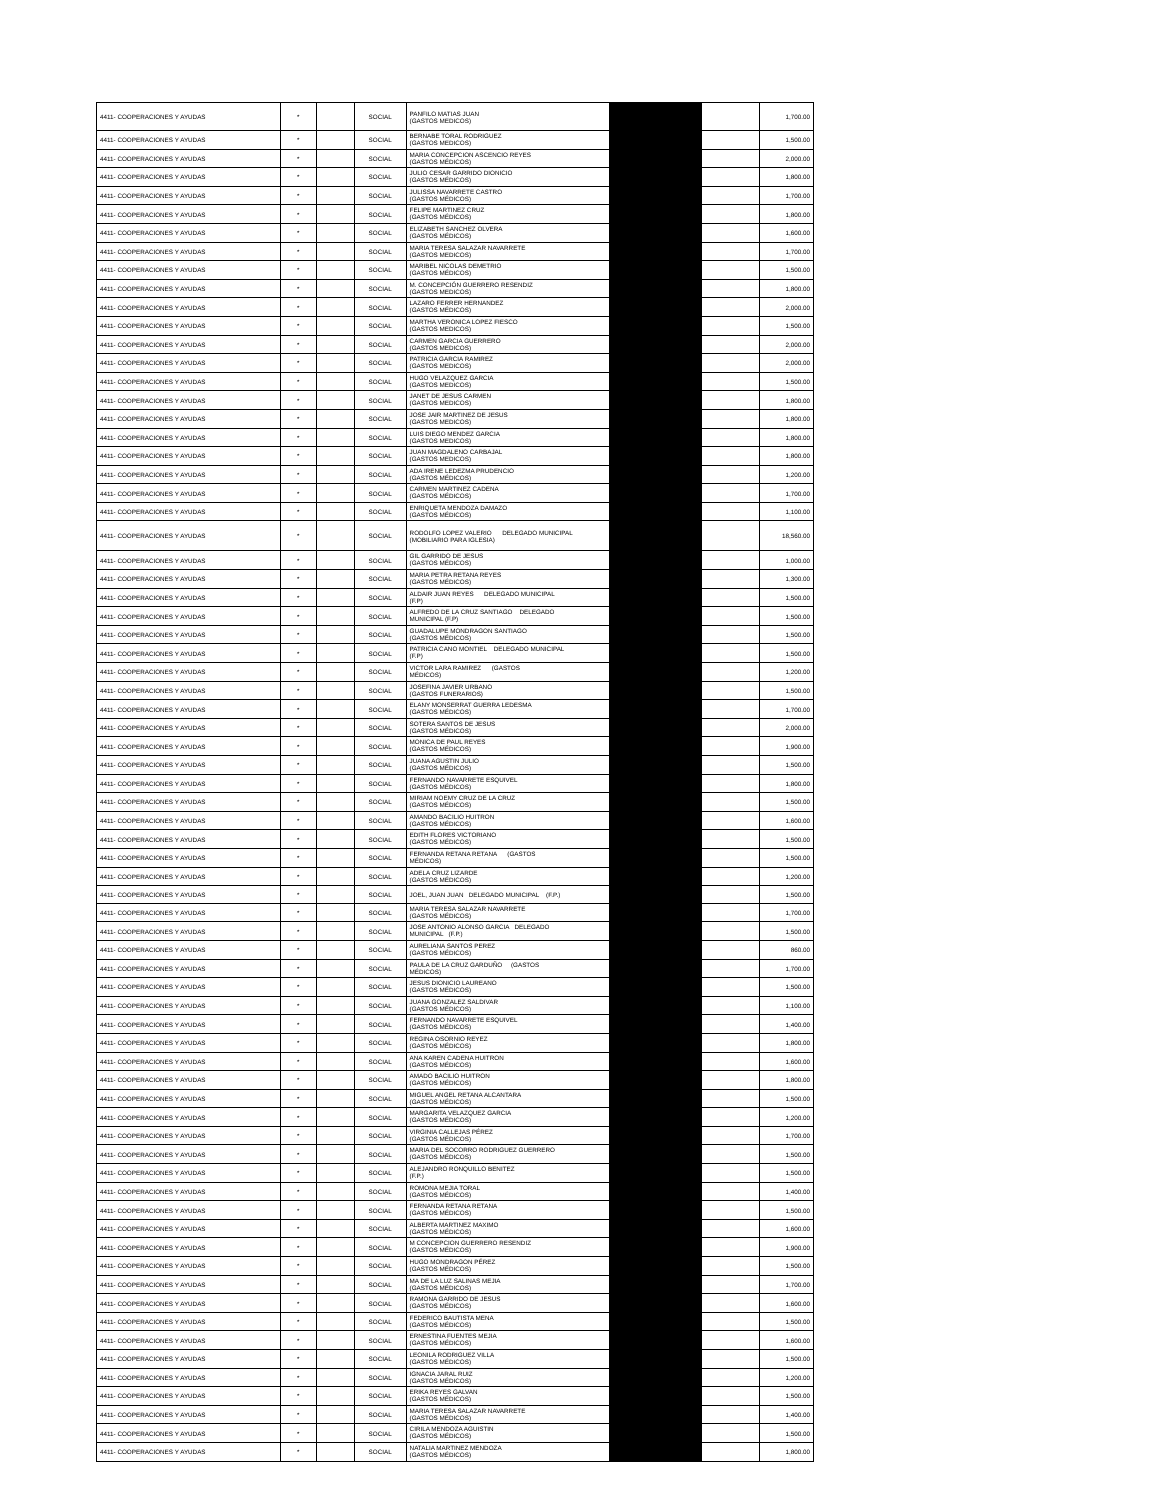| 4411- COOPERACIONES Y AYUDAS | * | | SOCIAL | PANFILO MATIAS JUAN (GASTOS MEDICOS) | | | 1,700.00 |
| 4411- COOPERACIONES Y AYUDAS | * | | SOCIAL | BERNABE TORAL RODRIGUEZ (GASTOS MEDICOS) | | | 1,500.00 |
| 4411- COOPERACIONES Y AYUDAS | * | | SOCIAL | MARIA CONCEPCION ASCENCIO REYES (GASTOS MÉDICOS) | | | 2,000.00 |
| 4411- COOPERACIONES Y AYUDAS | * | | SOCIAL | JULIO CESAR GARRIDO DIONICIO (GASTOS MÉDICOS) | | | 1,800.00 |
| 4411- COOPERACIONES Y AYUDAS | * | | SOCIAL | JULISSA NAVARRETE CASTRO (GASTOS MÉDICOS) | | | 1,700.00 |
| 4411- COOPERACIONES Y AYUDAS | * | | SOCIAL | FELIPE MARTINEZ CRUZ (GASTOS MÉDICOS) | | | 1,800.00 |
| 4411- COOPERACIONES Y AYUDAS | * | | SOCIAL | ELIZABETH SANCHEZ OLVERA (GASTOS MÉDICOS) | | | 1,600.00 |
| 4411- COOPERACIONES Y AYUDAS | * | | SOCIAL | MARIA TERESA SALAZAR NAVARRETE (GASTOS MEDICOS) | | | 1,700.00 |
| 4411- COOPERACIONES Y AYUDAS | * | | SOCIAL | MARIBEL NICOLAS DEMETRIO (GASTOS MÉDICOS) | | | 1,500.00 |
| 4411- COOPERACIONES Y AYUDAS | * | | SOCIAL | M. CONCEPCIÓN GUERRERO RESENDIZ (GASTOS MEDICOS) | | | 1,800.00 |
| 4411- COOPERACIONES Y AYUDAS | * | | SOCIAL | LAZARO FERRER HERNANDEZ (GASTOS MÉDICOS) | | | 2,000.00 |
| 4411- COOPERACIONES Y AYUDAS | * | | SOCIAL | MARTHA VERONICA LOPEZ FIESCO (GASTOS MEDICOS) | | | 1,500.00 |
| 4411- COOPERACIONES Y AYUDAS | * | | SOCIAL | CARMEN GARCIA GUERRERO (GASTOS MEDICOS) | | | 2,000.00 |
| 4411- COOPERACIONES Y AYUDAS | * | | SOCIAL | PATRICIA GARCIA RAMIREZ (GASTOS MEDICOS) | | | 2,000.00 |
| 4411- COOPERACIONES Y AYUDAS | * | | SOCIAL | HUGO VELAZQUEZ GARCIA (GASTOS MEDICOS) | | | 1,500.00 |
| 4411- COOPERACIONES Y AYUDAS | * | | SOCIAL | JANET DE JESUS CARMEN (GASTOS MEDICOS) | | | 1,800.00 |
| 4411- COOPERACIONES Y AYUDAS | * | | SOCIAL | JOSE JAIR MARTINEZ DE JESUS (GASTOS MEDICOS) | | | 1,800.00 |
| 4411- COOPERACIONES Y AYUDAS | * | | SOCIAL | LUIS DIEGO MENDEZ GARCIA (GASTOS MEDICOS) | | | 1,800.00 |
| 4411- COOPERACIONES Y AYUDAS | * | | SOCIAL | JUAN MAGDALENO CARBAJAL (GASTOS MEDICOS) | | | 1,800.00 |
| 4411- COOPERACIONES Y AYUDAS | * | | SOCIAL | ADA IRENE LEDEZMA PRUDENCIO (GASTOS MÉDICOS) | | | 1,200.00 |
| 4411- COOPERACIONES Y AYUDAS | * | | SOCIAL | CARMEN MARTINEZ CADENA (GASTOS MÉDICOS) | | | 1,700.00 |
| 4411- COOPERACIONES Y AYUDAS | * | | SOCIAL | ENRIQUETA MENDOZA DAMAZO (GASTOS MÉDICOS) | | | 1,100.00 |
| 4411- COOPERACIONES Y AYUDAS | * | | SOCIAL | RODOLFO LOPEZ VALERIO DELEGADO MUNICIPAL (MOBILIARIO PARA IGLESIA) | | | 18,560.00 |
| 4411- COOPERACIONES Y AYUDAS | * | | SOCIAL | GIL GARRIDO DE JESUS (GASTOS MÉDICOS) | | | 1,000.00 |
| 4411- COOPERACIONES Y AYUDAS | * | | SOCIAL | MARIA PETRA RETANA REYES (GASTOS MÉDICOS) | | | 1,300.00 |
| 4411- COOPERACIONES Y AYUDAS | * | | SOCIAL | ALDAIR JUAN REYES DELEGADO MUNICIPAL (F.P) | | | 1,500.00 |
| 4411- COOPERACIONES Y AYUDAS | * | | SOCIAL | ALFREDO DE LA CRUZ SANTIAGO DELEGADO MUNICIPAL (F.P) | | | 1,500.00 |
| 4411- COOPERACIONES Y AYUDAS | * | | SOCIAL | GUADALUPE MONDRAGON SANTIAGO (GASTOS MÉDICOS) | | | 1,500.00 |
| 4411- COOPERACIONES Y AYUDAS | * | | SOCIAL | PATRICIA CANO MONTIEL DELEGADO MUNICIPAL (F.P) | | | 1,500.00 |
| 4411- COOPERACIONES Y AYUDAS | * | | SOCIAL | VICTOR LARA RAMIREZ (GASTOS MÉDICOS) | | | 1,200.00 |
| 4411- COOPERACIONES Y AYUDAS | * | | SOCIAL | JOSEFINA JAVIER URBANO (GASTOS FUNERARIOS) | | | 1,500.00 |
| 4411- COOPERACIONES Y AYUDAS | * | | SOCIAL | ELANY MONSERRAT GUERRA LEDESMA (GASTOS MÉDICOS) | | | 1,700.00 |
| 4411- COOPERACIONES Y AYUDAS | * | | SOCIAL | SOTERA SANTOS DE JESUS (GASTOS MÉDICOS) | | | 2,000.00 |
| 4411- COOPERACIONES Y AYUDAS | * | | SOCIAL | MONICA DE PAUL REYES (GASTOS MÉDICOS) | | | 1,900.00 |
| 4411- COOPERACIONES Y AYUDAS | * | | SOCIAL | JUANA AGUSTIN JULIO (GASTOS MÉDICOS) | | | 1,500.00 |
| 4411- COOPERACIONES Y AYUDAS | * | | SOCIAL | FERNANDO NAVARRETE ESQUIVEL (GASTOS MÉDICOS) | | | 1,800.00 |
| 4411- COOPERACIONES Y AYUDAS | * | | SOCIAL | MIRIAM NOEMY CRUZ DE LA CRUZ (GASTOS MÉDICOS) | | | 1,500.00 |
| 4411- COOPERACIONES Y AYUDAS | * | | SOCIAL | AMANDO BACILIO HUITRON (GASTOS MÉDICOS) | | | 1,600.00 |
| 4411- COOPERACIONES Y AYUDAS | * | | SOCIAL | EDITH FLORES VICTORIANO (GASTOS MÉDICOS) | | | 1,500.00 |
| 4411- COOPERACIONES Y AYUDAS | * | | SOCIAL | FERNANDA RETANA RETANA (GASTOS MÉDICOS) | | | 1,500.00 |
| 4411- COOPERACIONES Y AYUDAS | * | | SOCIAL | ADELA CRUZ LIZARDE (GASTOS MÉDICOS) | | | 1,200.00 |
| 4411- COOPERACIONES Y AYUDAS | * | | SOCIAL | JOEL, JUAN JUAN DELEGADO MUNICIPAL (F.P.) | | | 1,500.00 |
| 4411- COOPERACIONES Y AYUDAS | * | | SOCIAL | MARIA TERESA SALAZAR NAVARRETE (GASTOS MÉDICOS) | | | 1,700.00 |
| 4411- COOPERACIONES Y AYUDAS | * | | SOCIAL | JOSE ANTONIO ALONSO GARCIA DELEGADO MUNICIPAL (F.P.) | | | 1,500.00 |
| 4411- COOPERACIONES Y AYUDAS | * | | SOCIAL | AURELIANA SANTOS PEREZ (GASTOS MÉDICOS) | | | 860.00 |
| 4411- COOPERACIONES Y AYUDAS | * | | SOCIAL | PAULA DE LA CRUZ GARDUÑO (GASTOS MÉDICOS) | | | 1,700.00 |
| 4411- COOPERACIONES Y AYUDAS | * | | SOCIAL | JESUS DIONICIO LAUREANO (GASTOS MÉDICOS) | | | 1,500.00 |
| 4411- COOPERACIONES Y AYUDAS | * | | SOCIAL | JUANA GONZALEZ SALDIVAR (GASTOS MÉDICOS) | | | 1,100.00 |
| 4411- COOPERACIONES Y AYUDAS | * | | SOCIAL | FERNANDO NAVARRETE ESQUIVEL (GASTOS MÉDICOS) | | | 1,400.00 |
| 4411- COOPERACIONES Y AYUDAS | * | | SOCIAL | REGINA OSORNIO REYEZ (GASTOS MÉDICOS) | | | 1,800.00 |
| 4411- COOPERACIONES Y AYUDAS | * | | SOCIAL | ANA KAREN CADENA HUITRON (GASTOS MÉDICOS) | | | 1,600.00 |
| 4411- COOPERACIONES Y AYUDAS | * | | SOCIAL | AMADO BACILIO HUITRON (GASTOS MÉDICOS) | | | 1,800.00 |
| 4411- COOPERACIONES Y AYUDAS | * | | SOCIAL | MIGUEL ANGEL RETANA ALCANTARA (GASTOS MÉDICOS) | | | 1,500.00 |
| 4411- COOPERACIONES Y AYUDAS | * | | SOCIAL | MARGARITA VELAZQUEZ GARCIA (GASTOS MÉDICOS) | | | 1,200.00 |
| 4411- COOPERACIONES Y AYUDAS | * | | SOCIAL | VIRGINIA CALLEJAS PÉREZ (GASTOS MÉDICOS) | | | 1,700.00 |
| 4411- COOPERACIONES Y AYUDAS | * | | SOCIAL | MARIA DEL SOCORRO RODRIGUEZ GUERRERO (GASTOS MÉDICOS) | | | 1,500.00 |
| 4411- COOPERACIONES Y AYUDAS | * | | SOCIAL | ALEJANDRO RONQUILLO BENITEZ (F.P.) | | | 1,500.00 |
| 4411- COOPERACIONES Y AYUDAS | * | | SOCIAL | ROMONA MEJIA TORAL (GASTOS MÉDICOS) | | | 1,400.00 |
| 4411- COOPERACIONES Y AYUDAS | * | | SOCIAL | FERNANDA RETANA RETANA (GASTOS MÉDICOS) | | | 1,500.00 |
| 4411- COOPERACIONES Y AYUDAS | * | | SOCIAL | ALBERTA MARTINEZ MAXIMO (GASTOS MÉDICOS) | | | 1,600.00 |
| 4411- COOPERACIONES Y AYUDAS | * | | SOCIAL | M CONCEPCION GUERRERO RESENDIZ (GASTOS MÉDICOS) | | | 1,900.00 |
| 4411- COOPERACIONES Y AYUDAS | * | | SOCIAL | HUGO MONDRAGON PÉREZ (GASTOS MÉDICOS) | | | 1,500.00 |
| 4411- COOPERACIONES Y AYUDAS | * | | SOCIAL | MA DE LA LUZ SALINAS MEJIA (GASTOS MÉDICOS) | | | 1,700.00 |
| 4411- COOPERACIONES Y AYUDAS | * | | SOCIAL | RAMONA GARRIDO DE JESUS (GASTOS MÉDICOS) | | | 1,600.00 |
| 4411- COOPERACIONES Y AYUDAS | * | | SOCIAL | FEDERICO BAUTISTA MENA (GASTOS MÉDICOS) | | | 1,500.00 |
| 4411- COOPERACIONES Y AYUDAS | * | | SOCIAL | ERNESTINA FUENTES MEJIA (GASTOS MÉDICOS) | | | 1,600.00 |
| 4411- COOPERACIONES Y AYUDAS | * | | SOCIAL | LEONILA RODRIGUEZ VILLA (GASTOS MÉDICOS) | | | 1,500.00 |
| 4411- COOPERACIONES Y AYUDAS | * | | SOCIAL | IGNACIA JARAL RUIZ (GASTOS MÉDICOS) | | | 1,200.00 |
| 4411- COOPERACIONES Y AYUDAS | * | | SOCIAL | ERIKA REYES GALVAN (GASTOS MÉDICOS) | | | 1,500.00 |
| 4411- COOPERACIONES Y AYUDAS | * | | SOCIAL | MARIA TERESA SALAZAR NAVARRETE (GASTOS MÉDICOS) | | | 1,400.00 |
| 4411- COOPERACIONES Y AYUDAS | * | | SOCIAL | CIRILA MENDOZA AGUISTIN (GASTOS MÉDICOS) | | | 1,500.00 |
| 4411- COOPERACIONES Y AYUDAS | * | | SOCIAL | NATALIA MARTINEZ MENDOZA (GASTOS MÉDICOS) | | | 1,800.00 |